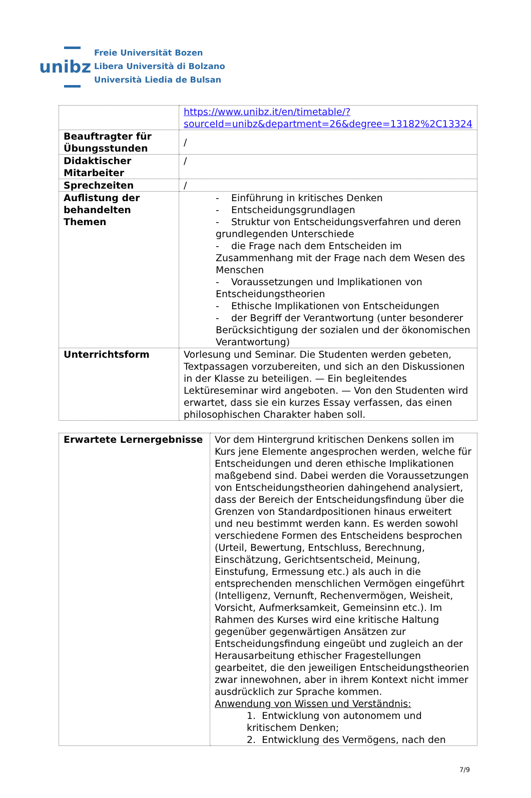unibz
Freie Universität Bozen
Libera Università di Bolzano
Università Liedia de Bulsan
| | https://www.unibz.it/en/timetable/?sourceId=unibz&department=26&degree=13182%2C13324 |
| Beauftragter für Übungsstunden | / |
| Didaktischer Mitarbeiter | / |
| Sprechzeiten | / |
| Auflistung der behandelten Themen | - Einführung in kritisches Denken - Entscheidungsgrundlagen - Struktur von Entscheidungsverfahren und deren grundlegenden Unterschiede - die Frage nach dem Entscheiden im Zusammenhang mit der Frage nach dem Wesen des Menschen - Voraussetzungen und Implikationen von Entscheidungstheorien - Ethische Implikationen von Entscheidungen - der Begriff der Verantwortung (unter besonderer Berücksichtigung der sozialen und der ökonomischen Verantwortung) |
| Unterrichtsform | Vorlesung und Seminar. Die Studenten werden gebeten, Textpassagen vorzubereiten, und sich an den Diskussionen in der Klasse zu beteiligen. — Ein begleitendes Lektüreseminar wird angeboten. — Von den Studenten wird erwartet, dass sie ein kurzes Essay verfassen, das einen philosophischen Charakter haben soll. |
| Erwartete Lernergebnisse | Vor dem Hintergrund kritischen Denkens sollen im Kurs jene Elemente angesprochen werden, welche für Entscheidungen und deren ethische Implikationen maßgebend sind. Dabei werden die Voraussetzungen von Entscheidungstheorien dahingehend analysiert, dass der Bereich der Entscheidungsfindung über die Grenzen von Standardpositionen hinaus erweitert und neu bestimmt werden kann. Es werden sowohl verschiedene Formen des Entscheidens besprochen (Urteil, Bewertung, Entschluss, Berechnung, Einschätzung, Gerichtsentscheid, Meinung, Einstufung, Ermessung etc.) als auch in die entsprechenden menschlichen Vermögen eingeführt (Intelligenz, Vernunft, Rechenvermögen, Weisheit, Vorsicht, Aufmerksamkeit, Gemeinsinn etc.). Im Rahmen des Kurses wird eine kritische Haltung gegenüber gegenwärtigen Ansätzen zur Entscheidungsfindung eingeübt und zugleich an der Herausarbeitung ethischer Fragestellungen gearbeitet, die den jeweiligen Entscheidungstheorien zwar innewohnen, aber in ihrem Kontext nicht immer ausdrücklich zur Sprache kommen. Anwendung von Wissen und Verständnis: 1. Entwicklung von autonomem und kritischem Denken; 2. Entwicklung des Vermögens, nach den |
7/9